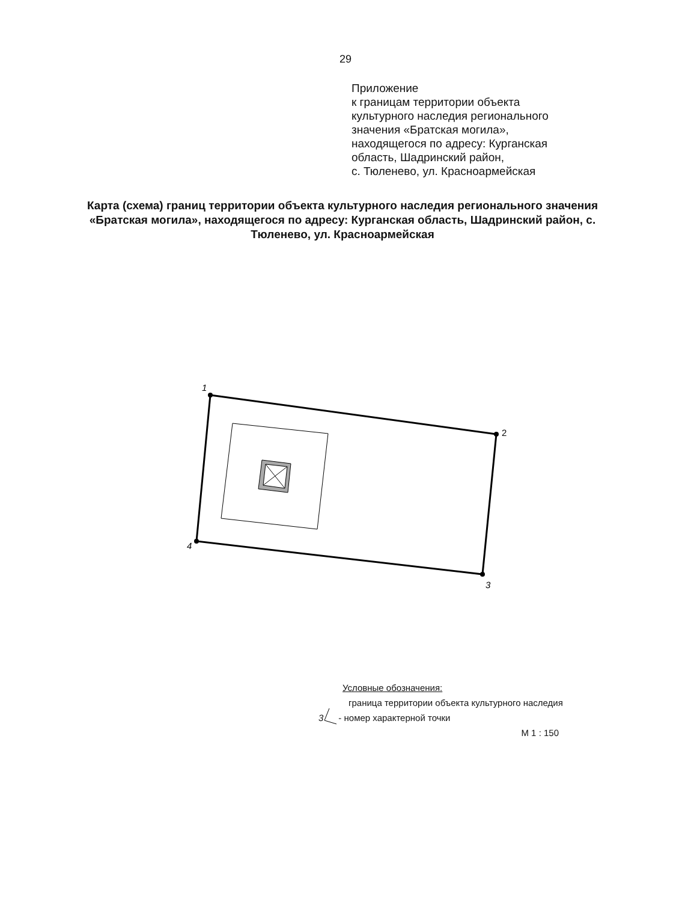1
2
3
4
29
Приложение
к границам территории объекта
культурного наследия регионального
значения «Братская могила»,
находящегося по адресу: Курганская
область, Шадринский район,
с. Тюленево, ул. Красноармейская
Карта (схема) границ территории объекта культурного наследия регионального значения «Братская могила», находящегося по адресу: Курганская область, Шадринский район, с. Тюленево, ул. Красноармейская
Условные обозначения:
граница территории объекта культурного наследия
3 - номер характерной точки
М 1 : 150